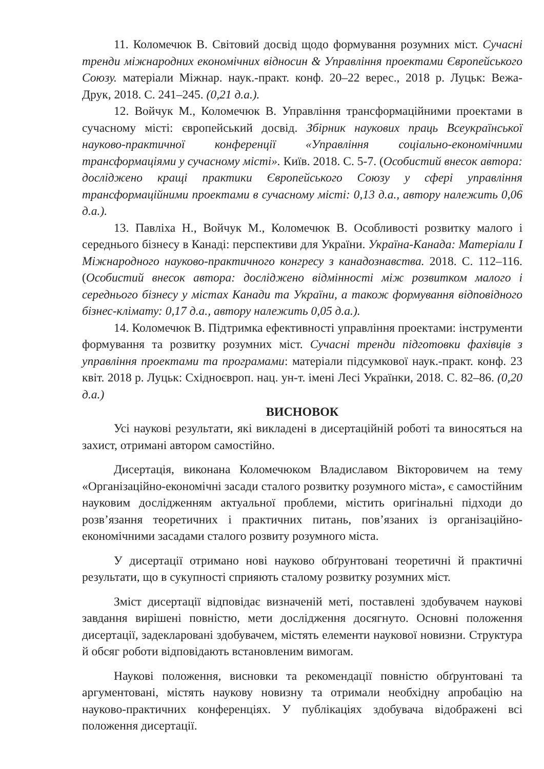11. Коломечюк В. Світовий досвід щодо формування розумних міст. Сучасні тренди міжнародних економічних відносин & Управління проектами Європейського Союзу. матеріали Міжнар. наук.-практ. конф. 20–22 верес., 2018 р. Луцьк: Вежа-Друк, 2018. С. 241–245. (0,21 д.а.).
12. Войчук М., Коломечюк В. Управління трансформаційними проектами в сучасному місті: європейський досвід. Збірник наукових праць Всеукраїнської науково-практичної конференції «Управління соціально-економічними трансформаціями у сучасному місті». Київ. 2018. С. 5-7. (Особистий внесок автора: досліджено кращі практики Європейського Союзу у сфері управління трансформаційними проектами в сучасному місті: 0,13 д.а., автору належить 0,06 д.а.).
13. Павліха Н., Войчук М., Коломечюк В. Особливості розвитку малого і середнього бізнесу в Канаді: перспективи для України. Україна-Канада: Матеріали І Міжнародного науково-практичного конгресу з канадознавства. 2018. С. 112–116. (Особистий внесок автора: досліджено відмінності між розвитком малого і середнього бізнесу у містах Канади та України, а також формування відповідного бізнес-клімату: 0,17 д.а., автору належить 0,05 д.а.).
14. Коломечюк В. Підтримка ефективності управління проектами: інструменти формування та розвитку розумних міст. Сучасні тренди підготовки фахівців з управління проектами та програмами: матеріали підсумкової наук.-практ. конф. 23 квіт. 2018 р. Луцьк: Східноєвроп. нац. ун-т. імені Лесі Українки, 2018. С. 82–86. (0,20 д.а.)
ВИСНОВОК
Усі наукові результати, які викладені в дисертаційній роботі та виносяться на захист, отримані автором самостійно.
Дисертація, виконана Коломечюком Владиславом Вікторовичем на тему «Організаційно-економічні засади сталого розвитку розумного міста», є самостійним науковим дослідженням актуальної проблеми, містить оригінальні підходи до розв’язання теоретичних і практичних питань, пов’язаних із організаційно-економічними засадами сталого розвиту розумного міста.
У дисертації отримано нові науково обґрунтовані теоретичні й практичні результати, що в сукупності сприяють сталому розвитку розумних міст.
Зміст дисертації відповідає визначеній меті, поставлені здобувачем наукові завдання вирішені повністю, мети дослідження досягнуто. Основні положення дисертації, задекларовані здобувачем, містять елементи наукової новизни. Структура й обсяг роботи відповідають встановленим вимогам.
Наукові положення, висновки та рекомендації повністю обґрунтовані та аргументовані, містять наукову новизну та отримали необхідну апробацію на науково-практичних конференціях. У публікаціях здобувача відображені всі положення дисертації.